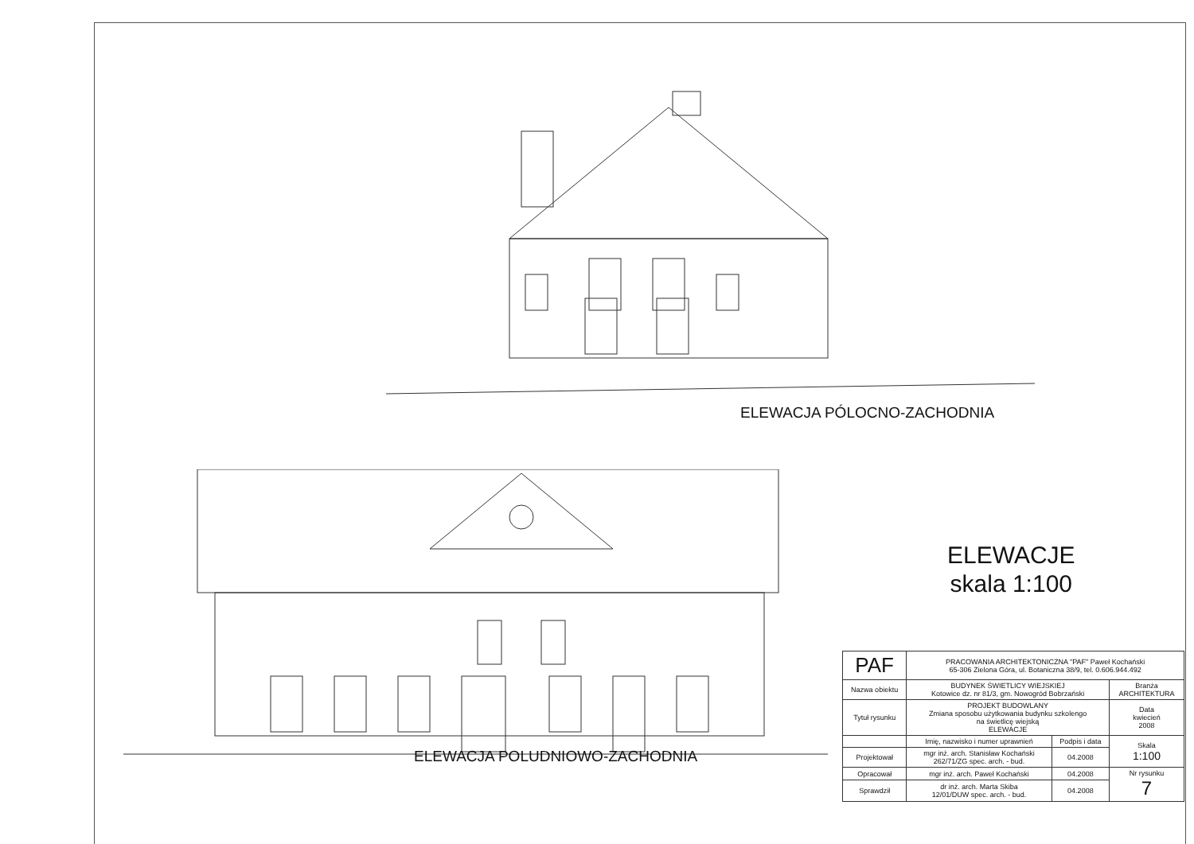ELEWACJA PÓLOCNO-ZACHODNIA
ELEWACJA POLUDNIOWO-ZACHODNIA
ELEWACJE
skala 1:100
| PAF | PRACOWANIA ARCHITEKTONICZNA "PAF" Paweł Kochański 65-306 Zielona Góra, ul. Botaniczna 38/9, tel. 0.606.944.492 | | |
| Nazwa obiektu | BUDYNEK ŚWIETLICY WIEJSKIEJ Kotowice dz. nr 81/3, gm. Nowogród Bobrzański | | Branża ARCHITEKTURA |
| Tytuł rysunku | PROJEKT BUDOWLANY Zmiana sposobu użytkowania budynku szkolengo na świetlicę wiejską ELEWACJE | | Data kwiecień 2008 |
| | Imię, nazwisko i numer uprawnień | Podpis i data | Skala 1:100 |
| Projektował | mgr inż. arch. Stanisław Kochański 262/71/ZG spec. arch. - bud. | 04.2008 | |
| Opracował | mgr inż. arch. Paweł Kochański | 04.2008 | Nr rysunku 7 |
| Sprawdził | dr inż. arch. Marta Skiba 12/01/DUW spec. arch. - bud. | 04.2008 | |